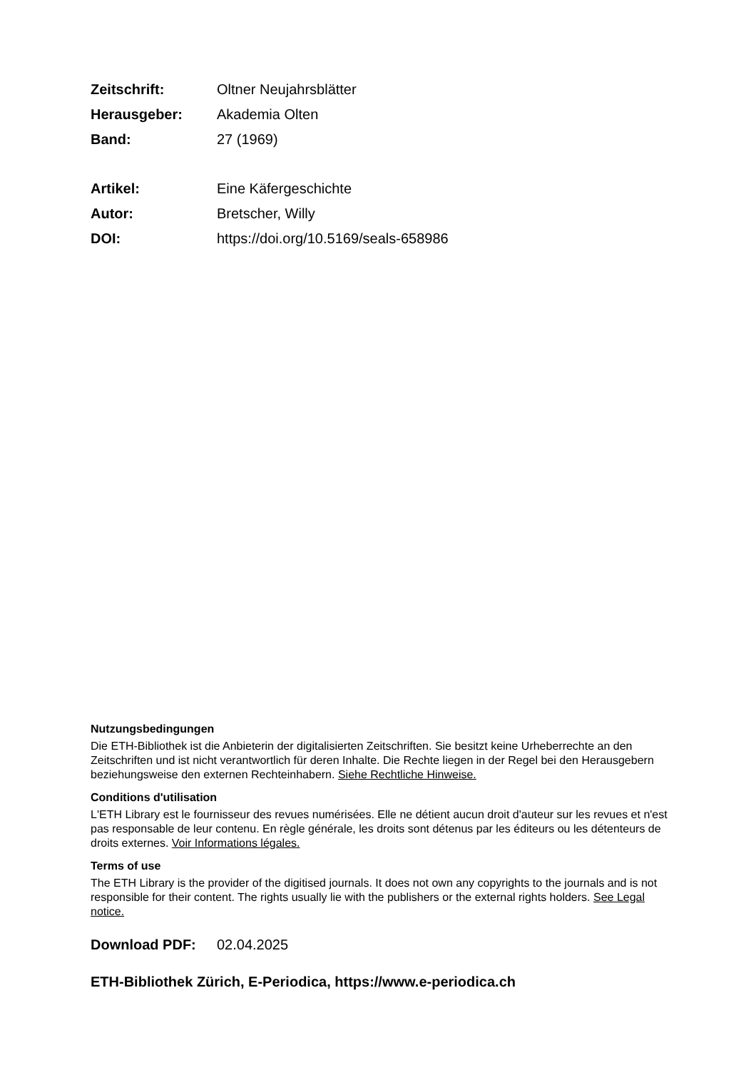Zeitschrift: Oltner Neujahrsblätter
Herausgeber: Akademia Olten
Band: 27 (1969)
Artikel: Eine Käfergeschichte
Autor: Bretscher, Willy
DOI: https://doi.org/10.5169/seals-658986
Nutzungsbedingungen
Die ETH-Bibliothek ist die Anbieterin der digitalisierten Zeitschriften. Sie besitzt keine Urheberrechte an den Zeitschriften und ist nicht verantwortlich für deren Inhalte. Die Rechte liegen in der Regel bei den Herausgebern beziehungsweise den externen Rechteinhabern. Siehe Rechtliche Hinweise.
Conditions d'utilisation
L'ETH Library est le fournisseur des revues numérisées. Elle ne détient aucun droit d'auteur sur les revues et n'est pas responsable de leur contenu. En règle générale, les droits sont détenus par les éditeurs ou les détenteurs de droits externes. Voir Informations légales.
Terms of use
The ETH Library is the provider of the digitised journals. It does not own any copyrights to the journals and is not responsible for their content. The rights usually lie with the publishers or the external rights holders. See Legal notice.
Download PDF: 02.04.2025
ETH-Bibliothek Zürich, E-Periodica, https://www.e-periodica.ch